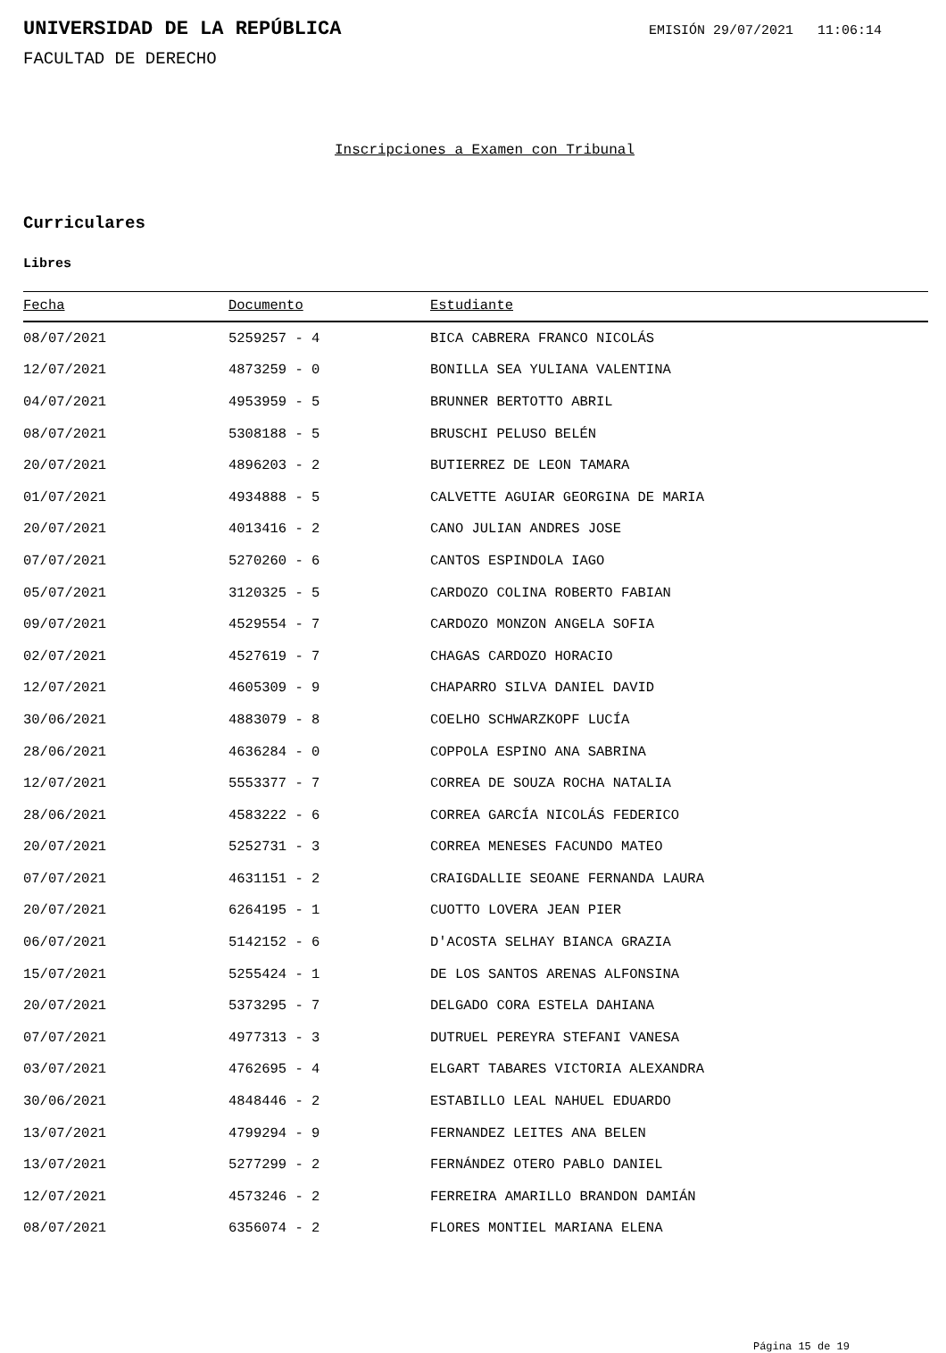UNIVERSIDAD DE LA REPÚBLICA
EMISIÓN 29/07/2021 11:06:14
FACULTAD DE DERECHO
Inscripciones a Examen con Tribunal
Curriculares
Libres
| Fecha | Documento | Estudiante |
| --- | --- | --- |
| 08/07/2021 | 5259257 - 4 | BICA CABRERA FRANCO NICOLÁS |
| 12/07/2021 | 4873259 - 0 | BONILLA SEA YULIANA VALENTINA |
| 04/07/2021 | 4953959 - 5 | BRUNNER BERTOTTO ABRIL |
| 08/07/2021 | 5308188 - 5 | BRUSCHI PELUSO BELÉN |
| 20/07/2021 | 4896203 - 2 | BUTIERREZ DE LEON TAMARA |
| 01/07/2021 | 4934888 - 5 | CALVETTE AGUIAR GEORGINA DE MARIA |
| 20/07/2021 | 4013416 - 2 | CANO JULIAN ANDRES JOSE |
| 07/07/2021 | 5270260 - 6 | CANTOS ESPINDOLA IAGO |
| 05/07/2021 | 3120325 - 5 | CARDOZO COLINA ROBERTO FABIAN |
| 09/07/2021 | 4529554 - 7 | CARDOZO MONZON ANGELA SOFIA |
| 02/07/2021 | 4527619 - 7 | CHAGAS CARDOZO HORACIO |
| 12/07/2021 | 4605309 - 9 | CHAPARRO SILVA DANIEL DAVID |
| 30/06/2021 | 4883079 - 8 | COELHO SCHWARZKOPF LUCÍA |
| 28/06/2021 | 4636284 - 0 | COPPOLA ESPINO ANA SABRINA |
| 12/07/2021 | 5553377 - 7 | CORREA DE SOUZA ROCHA NATALIA |
| 28/06/2021 | 4583222 - 6 | CORREA GARCÍA NICOLÁS FEDERICO |
| 20/07/2021 | 5252731 - 3 | CORREA MENESES FACUNDO MATEO |
| 07/07/2021 | 4631151 - 2 | CRAIGDALLIE SEOANE FERNANDA LAURA |
| 20/07/2021 | 6264195 - 1 | CUOTTO LOVERA JEAN PIER |
| 06/07/2021 | 5142152 - 6 | D'ACOSTA SELHAY BIANCA GRAZIA |
| 15/07/2021 | 5255424 - 1 | DE LOS SANTOS ARENAS ALFONSINA |
| 20/07/2021 | 5373295 - 7 | DELGADO CORA ESTELA DAHIANA |
| 07/07/2021 | 4977313 - 3 | DUTRUEL PEREYRA STEFANI VANESA |
| 03/07/2021 | 4762695 - 4 | ELGART TABARES VICTORIA ALEXANDRA |
| 30/06/2021 | 4848446 - 2 | ESTABILLO LEAL NAHUEL EDUARDO |
| 13/07/2021 | 4799294 - 9 | FERNANDEZ LEITES ANA BELEN |
| 13/07/2021 | 5277299 - 2 | FERNÁNDEZ OTERO PABLO DANIEL |
| 12/07/2021 | 4573246 - 2 | FERREIRA AMARILLO BRANDON DAMIÁN |
| 08/07/2021 | 6356074 - 2 | FLORES MONTIEL MARIANA ELENA |
Página 15 de 19